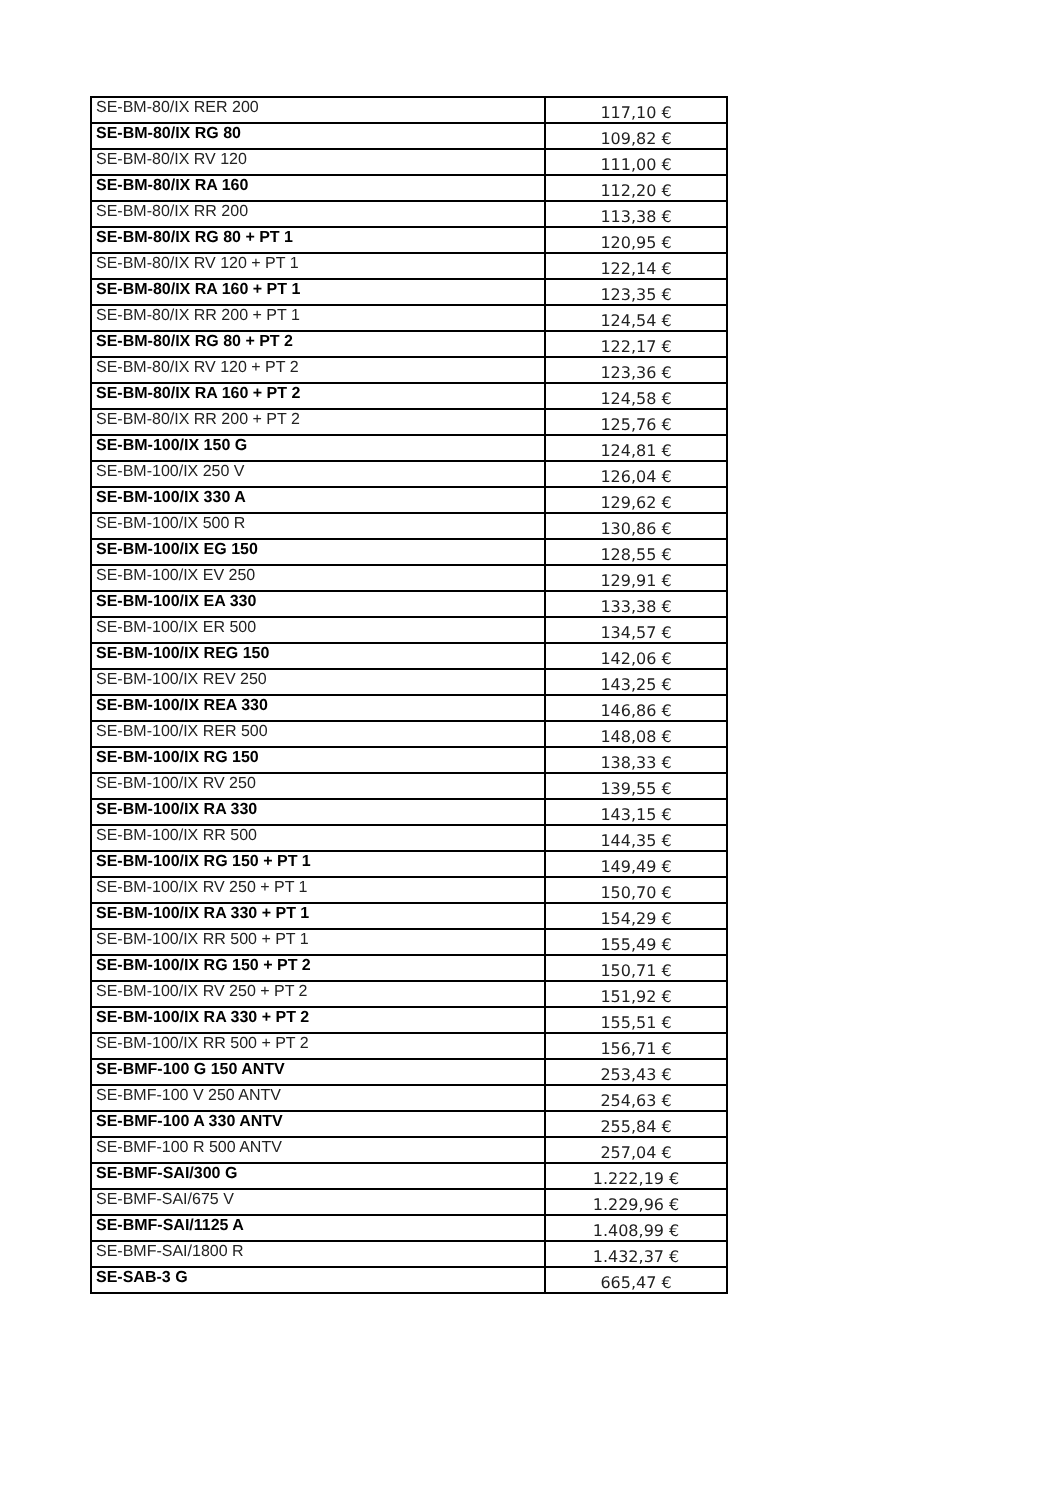| SE-BM-80/IX RER 200 | 117,10 € |
| SE-BM-80/IX RG 80 | 109,82 € |
| SE-BM-80/IX RV 120 | 111,00 € |
| SE-BM-80/IX RA 160 | 112,20 € |
| SE-BM-80/IX RR 200 | 113,38 € |
| SE-BM-80/IX RG 80 + PT 1 | 120,95 € |
| SE-BM-80/IX RV 120 + PT 1 | 122,14 € |
| SE-BM-80/IX RA 160 + PT 1 | 123,35 € |
| SE-BM-80/IX RR 200 + PT 1 | 124,54 € |
| SE-BM-80/IX RG 80 + PT 2 | 122,17 € |
| SE-BM-80/IX RV 120 + PT 2 | 123,36 € |
| SE-BM-80/IX RA 160 + PT 2 | 124,58 € |
| SE-BM-80/IX RR 200 + PT 2 | 125,76 € |
| SE-BM-100/IX 150 G | 124,81 € |
| SE-BM-100/IX 250 V | 126,04 € |
| SE-BM-100/IX 330 A | 129,62 € |
| SE-BM-100/IX 500 R | 130,86 € |
| SE-BM-100/IX EG 150 | 128,55 € |
| SE-BM-100/IX EV 250 | 129,91 € |
| SE-BM-100/IX EA 330 | 133,38 € |
| SE-BM-100/IX ER 500 | 134,57 € |
| SE-BM-100/IX REG 150 | 142,06 € |
| SE-BM-100/IX REV 250 | 143,25 € |
| SE-BM-100/IX REA 330 | 146,86 € |
| SE-BM-100/IX RER 500 | 148,08 € |
| SE-BM-100/IX RG 150 | 138,33 € |
| SE-BM-100/IX RV 250 | 139,55 € |
| SE-BM-100/IX RA 330 | 143,15 € |
| SE-BM-100/IX RR 500 | 144,35 € |
| SE-BM-100/IX RG 150 + PT 1 | 149,49 € |
| SE-BM-100/IX RV 250 + PT 1 | 150,70 € |
| SE-BM-100/IX RA 330 + PT 1 | 154,29 € |
| SE-BM-100/IX RR 500 + PT 1 | 155,49 € |
| SE-BM-100/IX RG 150 + PT 2 | 150,71 € |
| SE-BM-100/IX RV 250 + PT 2 | 151,92 € |
| SE-BM-100/IX RA 330 + PT 2 | 155,51 € |
| SE-BM-100/IX RR 500 + PT 2 | 156,71 € |
| SE-BMF-100 G 150 ANTV | 253,43 € |
| SE-BMF-100 V 250 ANTV | 254,63 € |
| SE-BMF-100 A 330 ANTV | 255,84 € |
| SE-BMF-100 R 500 ANTV | 257,04 € |
| SE-BMF-SAI/300 G | 1.222,19 € |
| SE-BMF-SAI/675 V | 1.229,96 € |
| SE-BMF-SAI/1125 A | 1.408,99 € |
| SE-BMF-SAI/1800 R | 1.432,37 € |
| SE-SAB-3 G | 665,47 € |